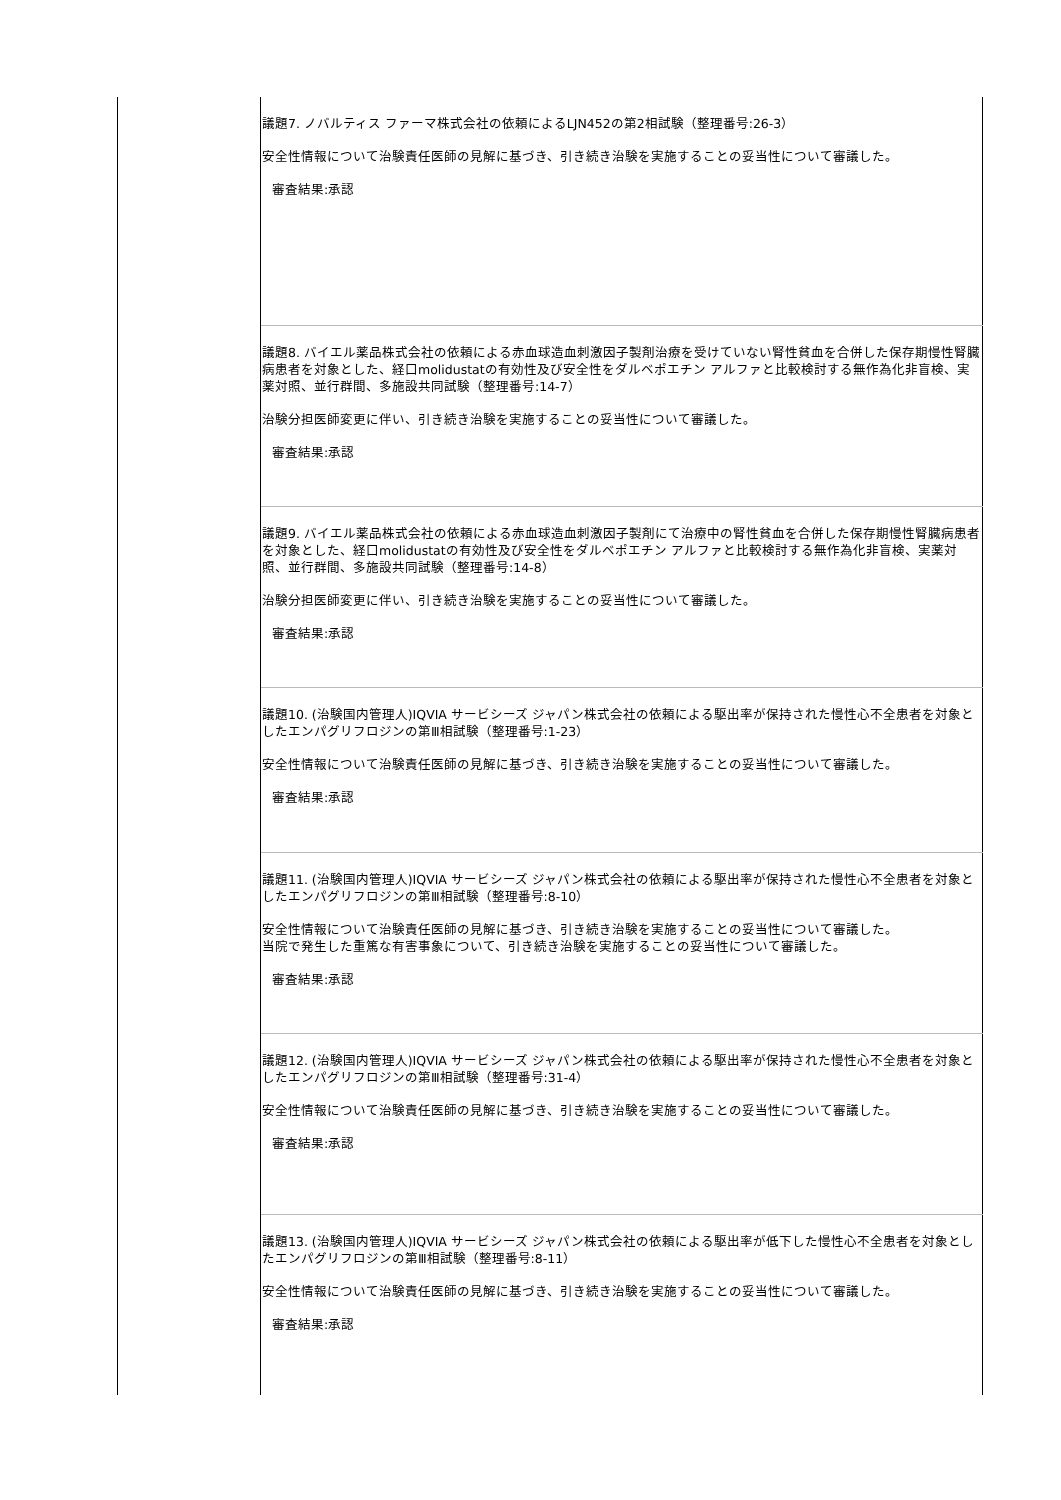| | 議題7. ノバルティス ファーマ株式会社の依頼によるLJN452の第2相試験（整理番号:26-3） 安全性情報について治験責任医師の見解に基づき、引き続き治験を実施することの妥当性について審議した。 審査結果:承認 |
| | 議題8. バイエル薬品株式会社の依頼による赤血球造血刺激因子製剤治療を受けていない腎性貧血を合併した保存期慢性腎臓病患者を対象とした、経口molidustatの有効性及び安全性をダルベポエチン アルファと比較検討する無作為化非盲検、実薬対照、並行群間、多施設共同試験（整理番号:14-7） 治験分担医師変更に伴い、引き続き治験を実施することの妥当性について審議した。 審査結果:承認 |
| | 議題9. バイエル薬品株式会社の依頼による赤血球造血刺激因子製剤にて治療中の腎性貧血を合併した保存期慢性腎臓病患者を対象とした、経口molidustatの有効性及び安全性をダルベポエチン アルファと比較検討する無作為化非盲検、実薬対照、並行群間、多施設共同試験（整理番号:14-8） 治験分担医師変更に伴い、引き続き治験を実施することの妥当性について審議した。 審査結果:承認 |
| | 議題10. (治験国内管理人)IQVIA サービシーズ ジャパン株式会社の依頼による駆出率が保持された慢性心不全患者を対象としたエンパグリフロジンの第Ⅲ相試験（整理番号:1-23） 安全性情報について治験責任医師の見解に基づき、引き続き治験を実施することの妥当性について審議した。 審査結果:承認 |
| | 議題11. (治験国内管理人)IQVIA サービシーズ ジャパン株式会社の依頼による駆出率が保持された慢性心不全患者を対象としたエンパグリフロジンの第Ⅲ相試験（整理番号:8-10） 安全性情報について治験責任医師の見解に基づき、引き続き治験を実施することの妥当性について審議した。 当院で発生した重篤な有害事象について、引き続き治験を実施することの妥当性について審議した。 審査結果:承認 |
| | 議題12. (治験国内管理人)IQVIA サービシーズ ジャパン株式会社の依頼による駆出率が保持された慢性心不全患者を対象としたエンパグリフロジンの第Ⅲ相試験（整理番号:31-4） 安全性情報について治験責任医師の見解に基づき、引き続き治験を実施することの妥当性について審議した。 審査結果:承認 |
| | 議題13. (治験国内管理人)IQVIA サービシーズ ジャパン株式会社の依頼による駆出率が低下した慢性心不全患者を対象としたエンパグリフロジンの第Ⅲ相試験（整理番号:8-11） 安全性情報について治験責任医師の見解に基づき、引き続き治験を実施することの妥当性について審議した。 審査結果:承認 |